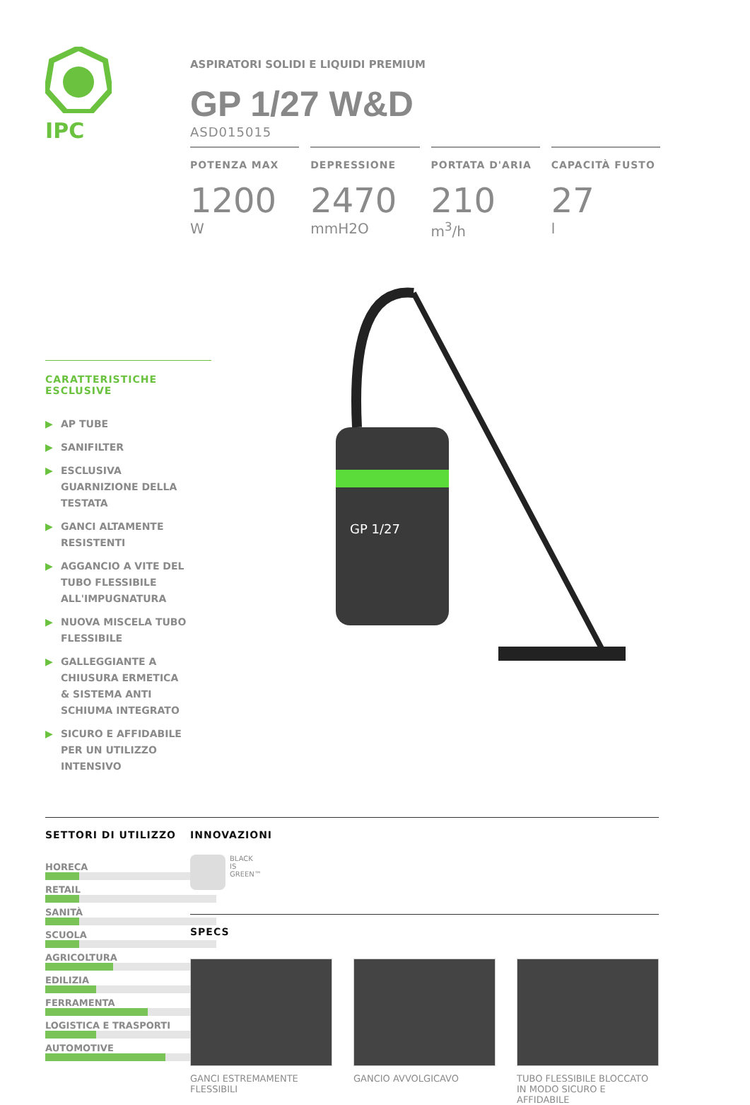IPC
ASPIRATORI SOLIDI E LIQUIDI PREMIUM
GP 1/27 W&D
ASD015015
POTENZA MAX
1200
W
DEPRESSIONE
2470
mmH2O
PORTATA D'ARIA
210
m<sup>3</sup>/h
CAPACITÀ FUSTO
27
l
CARATTERISTICHE
ESCLUSIVE
▶ AP TUBE
▶ SANIFILTER
▶ ESCLUSIVA GUARNIZIONE DELLA TESTATA
▶ GANCI ALTAMENTE RESISTENTI
▶ AGGANCIO A VITE DEL TUBO FLESSIBILE ALL'IMPUGNATURA
▶ NUOVA MISCELA TUBO FLESSIBILE
▶ GALLEGGIANTE A CHIUSURA ERMETICA & SISTEMA ANTI SCHIUMA INTEGRATO
▶ SICURO E AFFIDABILE PER UN UTILIZZO INTENSIVO
GP 1/27
SETTORI DI UTILIZZO
HORECA
RETAIL
SANITÀ
SCUOLA
AGRICOLTURA
EDILIZIA
FERRAMENTA
LOGISTICA E TRASPORTI
AUTOMOTIVE
INNOVAZIONI
BLACK
IS
GREEN™
SPECS
GANCI ESTREMAMENTE FLESSIBILI GANCIO AVVOLGICAVO TUBO FLESSIBILE BLOCCATO IN MODO SICURO E AFFIDABILE